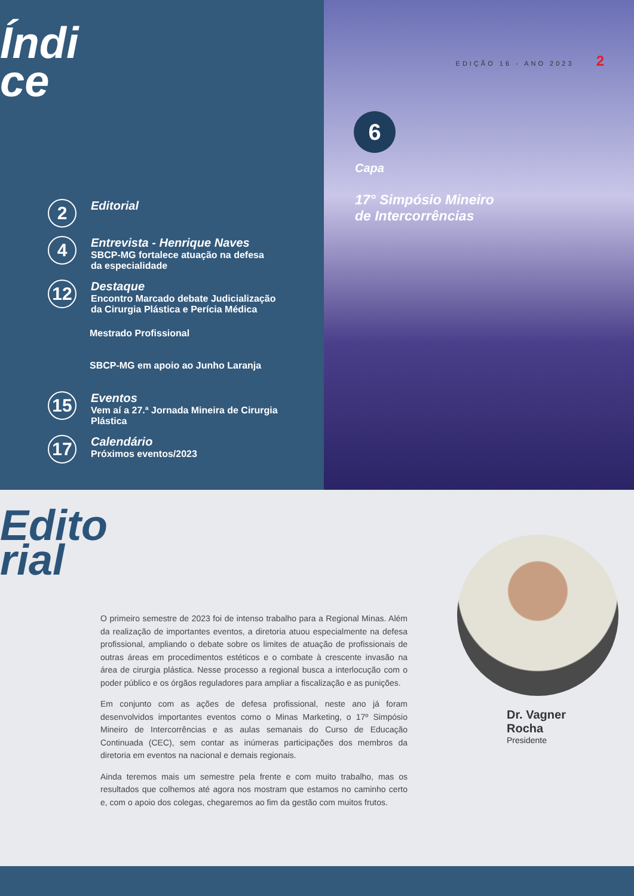Índi
ce
2
Editorial
4
Entrevista - Henrique Naves
SBCP-MG fortalece atuação na defesa
da especialidade
12
Destaque
Encontro Marcado debate Judicialização
da Cirurgia Plástica e Perícia Médica
Mestrado Profissional
SBCP-MG em apoio ao Junho Laranja
15
Eventos
Vem aí a 27.ª Jornada Mineira de Cirurgia
Plástica
17
Calendário
Próximos eventos/2023
EDIÇÃO 16 - ANO 2023 2
6
Capa
17° Simpósio Mineiro
de Intercorrências
Edito
rial
O primeiro semestre de 2023 foi de intenso trabalho para a Regional Minas. Além da realização de importantes eventos, a diretoria atuou especialmente na defesa profissional, ampliando o debate sobre os limites de atuação de profissionais de outras áreas em procedimentos estéticos e o combate à crescente invasão na área de cirurgia plástica. Nesse processo a regional busca a interlocução com o poder público e os órgãos reguladores para ampliar a fiscalização e as punições.
Em conjunto com as ações de defesa profissional, neste ano já foram desenvolvidos importantes eventos como o Minas Marketing, o 17º Simpósio Mineiro de Intercorrências e as aulas semanais do Curso de Educação Continuada (CEC), sem contar as inúmeras participações dos membros da diretoria em eventos na nacional e demais regionais.
Ainda teremos mais um semestre pela frente e com muito trabalho, mas os resultados que colhemos até agora nos mostram que estamos no caminho certo e, com o apoio dos colegas, chegaremos ao fim da gestão com muitos frutos.
Dr. Vagner
Rocha
Presidente